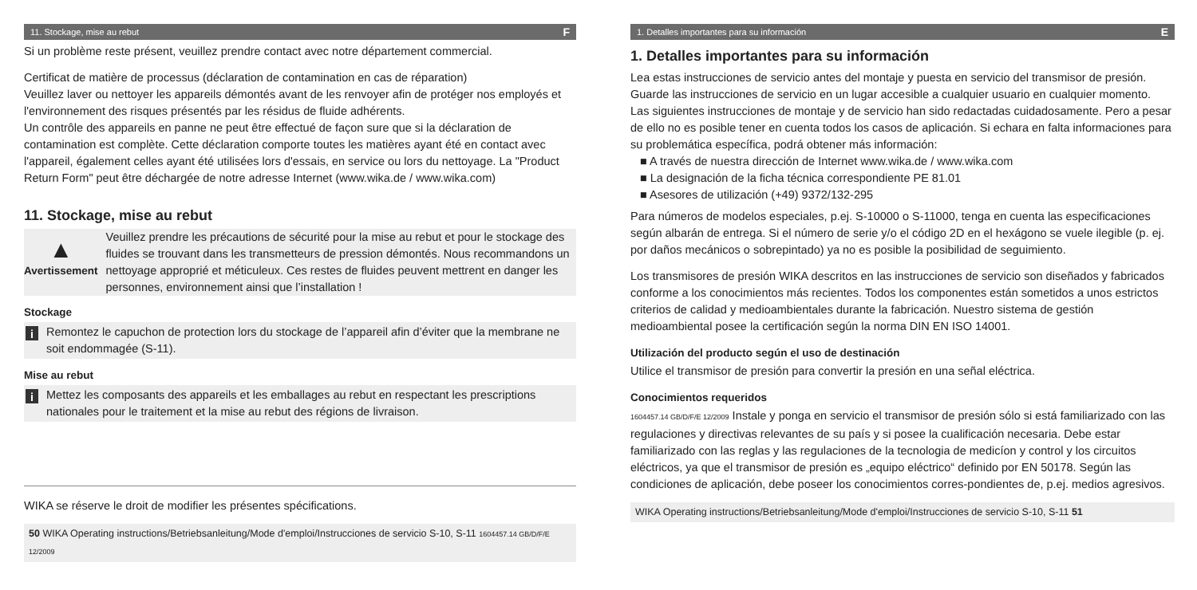11. Stockage, mise au rebut F
Si un problème reste présent, veuillez prendre contact avec notre département commercial.
Certificat de matière de processus (déclaration de contamination en cas de réparation)
Veuillez laver ou nettoyer les appareils démontés avant de les renvoyer afin de protéger nos employés et l'environnement des risques présentés par les résidus de fluide adhérents.
Un contrôle des appareils en panne ne peut être effectué de façon sure que si la déclaration de contamination est complète. Cette déclaration comporte toutes les matières ayant été en contact avec l'appareil, également celles ayant été utilisées lors d'essais, en service ou lors du nettoyage. La "Product Return Form" peut être déchargée de notre adresse Internet (www.wika.de / www.wika.com)
11. Stockage, mise au rebut
▲
Avertissement
Veuillez prendre les précautions de sécurité pour la mise au rebut et pour le stockage des fluides se trouvant dans les transmetteurs de pression démontés. Nous recommandons un nettoyage approprié et méticuleux. Ces restes de fluides peuvent mettrent en danger les personnes, environnement ainsi que l’installation !
Stockage
i
Remontez le capuchon de protection lors du stockage de l’appareil afin d’éviter que la membrane ne soit endommagée (S-11).
Mise au rebut
i
Mettez les composants des appareils et les emballages au rebut en respectant les prescriptions nationales pour le traitement et la mise au rebut des régions de livraison.
WIKA se réserve le droit de modifier les présentes spécifications.
50 WIKA Operating instructions/Betriebsanleitung/Mode d'emploi/Instrucciones de servicio S-10, S-11 1604457.14 GB/D/F/E 12/2009
1. Detalles importantes para su información E
1. Detalles importantes para su información
Lea estas instrucciones de servicio antes del montaje y puesta en servicio del transmisor de presión. Guarde las instrucciones de servicio en un lugar accesible a cualquier usuario en cualquier momento.
Las siguientes instrucciones de montaje y de servicio han sido redactadas cuidadosamente. Pero a pesar de ello no es posible tener en cuenta todos los casos de aplicación. Si echara en falta informaciones para su problemática específica, podrá obtener más información:
■ A través de nuestra dirección de Internet www.wika.de / www.wika.com
■ La designación de la ficha técnica correspondiente PE 81.01
■ Asesores de utilización (+49) 9372/132-295
Para números de modelos especiales, p.ej. S-10000 o S-11000, tenga en cuenta las especificaciones según albarán de entrega. Si el número de serie y/o el código 2D en el hexágono se vuele ilegible (p. ej. por daños mecánicos o sobrepintado) ya no es posible la posibilidad de seguimiento.
Los transmisores de presión WIKA descritos en las instrucciones de servicio son diseñados y fabricados conforme a los conocimientos más recientes. Todos los componentes están sometidos a unos estrictos criterios de calidad y medioambientales durante la fabricación. Nuestro sistema de gestión medioambiental posee la certificación según la norma DIN EN ISO 14001.
Utilización del producto según el uso de destinación
Utilice el transmisor de presión para convertir la presión en una señal eléctrica.
Conocimientos requeridos
1604457.14 GB/D/F/E 12/2009 Instale y ponga en servicio el transmisor de presión sólo si está familiarizado con las regulaciones y directivas relevantes de su país y si posee la cualificación necesaria. Debe estar familiarizado con las reglas y las regulaciones de la tecnologia de medicíon y control y los circuitos eléctricos, ya que el transmisor de presión es „equipo eléctrico“ definido por EN 50178. Según las condiciones de aplicación, debe poseer los conocimientos corres-pondientes de, p.ej. medios agresivos.
WIKA Operating instructions/Betriebsanleitung/Mode d'emploi/Instrucciones de servicio S-10, S-11 51